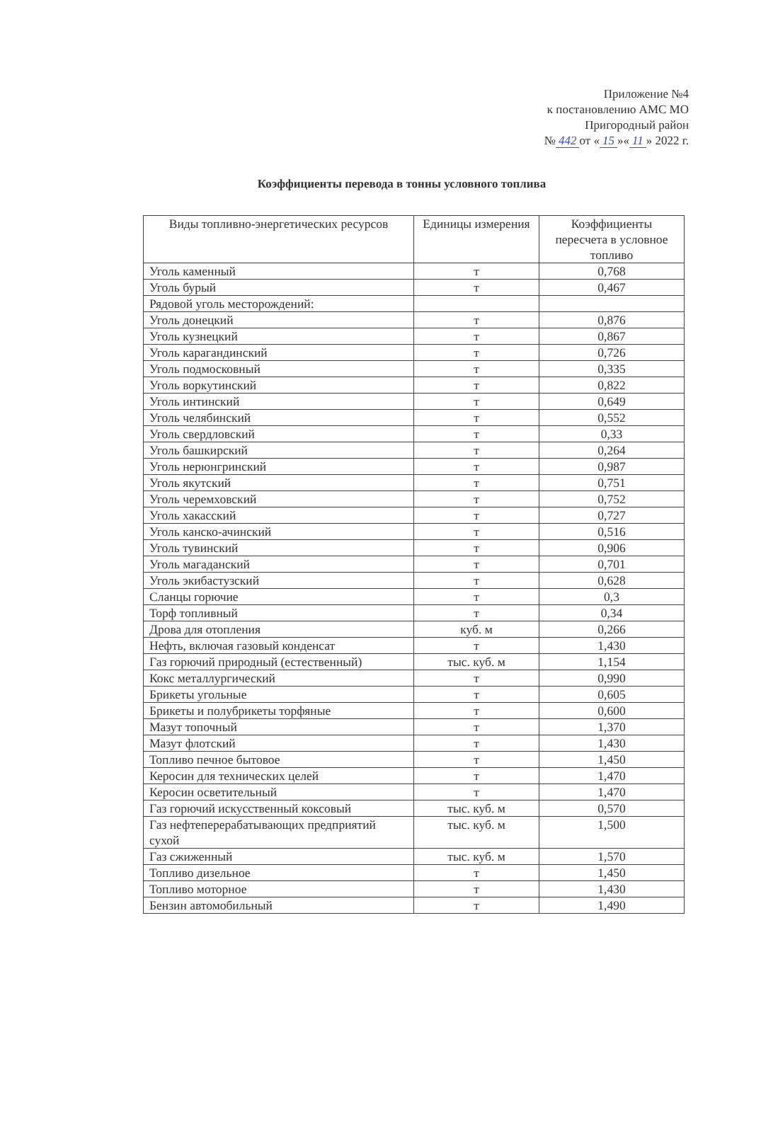Приложение №4
к постановлению АМС МО
Пригородный район
№ 442 от « 15 »« 11 » 2022 г.
Коэффициенты перевода в тонны условного топлива
| Виды топливно-энергетических ресурсов | Единицы измерения | Коэффициенты пересчета в условное топливо |
| --- | --- | --- |
| Уголь каменный | т | 0,768 |
| Уголь бурый | т | 0,467 |
| Рядовой уголь месторождений: | | |
| Уголь донецкий | т | 0,876 |
| Уголь кузнецкий | т | 0,867 |
| Уголь карагандинский | т | 0,726 |
| Уголь подмосковный | т | 0,335 |
| Уголь воркутинский | т | 0,822 |
| Уголь интинский | т | 0,649 |
| Уголь челябинский | т | 0,552 |
| Уголь свердловский | т | 0,33 |
| Уголь башкирский | т | 0,264 |
| Уголь нерюнгринский | т | 0,987 |
| Уголь якутский | т | 0,751 |
| Уголь черемховский | т | 0,752 |
| Уголь хакасский | т | 0,727 |
| Уголь канско-ачинский | т | 0,516 |
| Уголь тувинский | т | 0,906 |
| Уголь магаданский | т | 0,701 |
| Уголь экибастузский | т | 0,628 |
| Сланцы горючие | т | 0,3 |
| Торф топливный | т | 0,34 |
| Дрова для отопления | куб. м | 0,266 |
| Нефть, включая газовый конденсат | т | 1,430 |
| Газ горючий природный (естественный) | тыс. куб. м | 1,154 |
| Кокс металлургический | т | 0,990 |
| Брикеты угольные | т | 0,605 |
| Брикеты и полубрикеты торфяные | т | 0,600 |
| Мазут топочный | т | 1,370 |
| Мазут флотский | т | 1,430 |
| Топливо печное бытовое | т | 1,450 |
| Керосин для технических целей | т | 1,470 |
| Керосин осветительный | т | 1,470 |
| Газ горючий искусственный коксовый | тыс. куб. м | 0,570 |
| Газ нефтеперерабатывающих предприятий сухой | тыс. куб. м | 1,500 |
| Газ сжиженный | тыс. куб. м | 1,570 |
| Топливо дизельное | т | 1,450 |
| Топливо моторное | т | 1,430 |
| Бензин автомобильный | т | 1,490 |